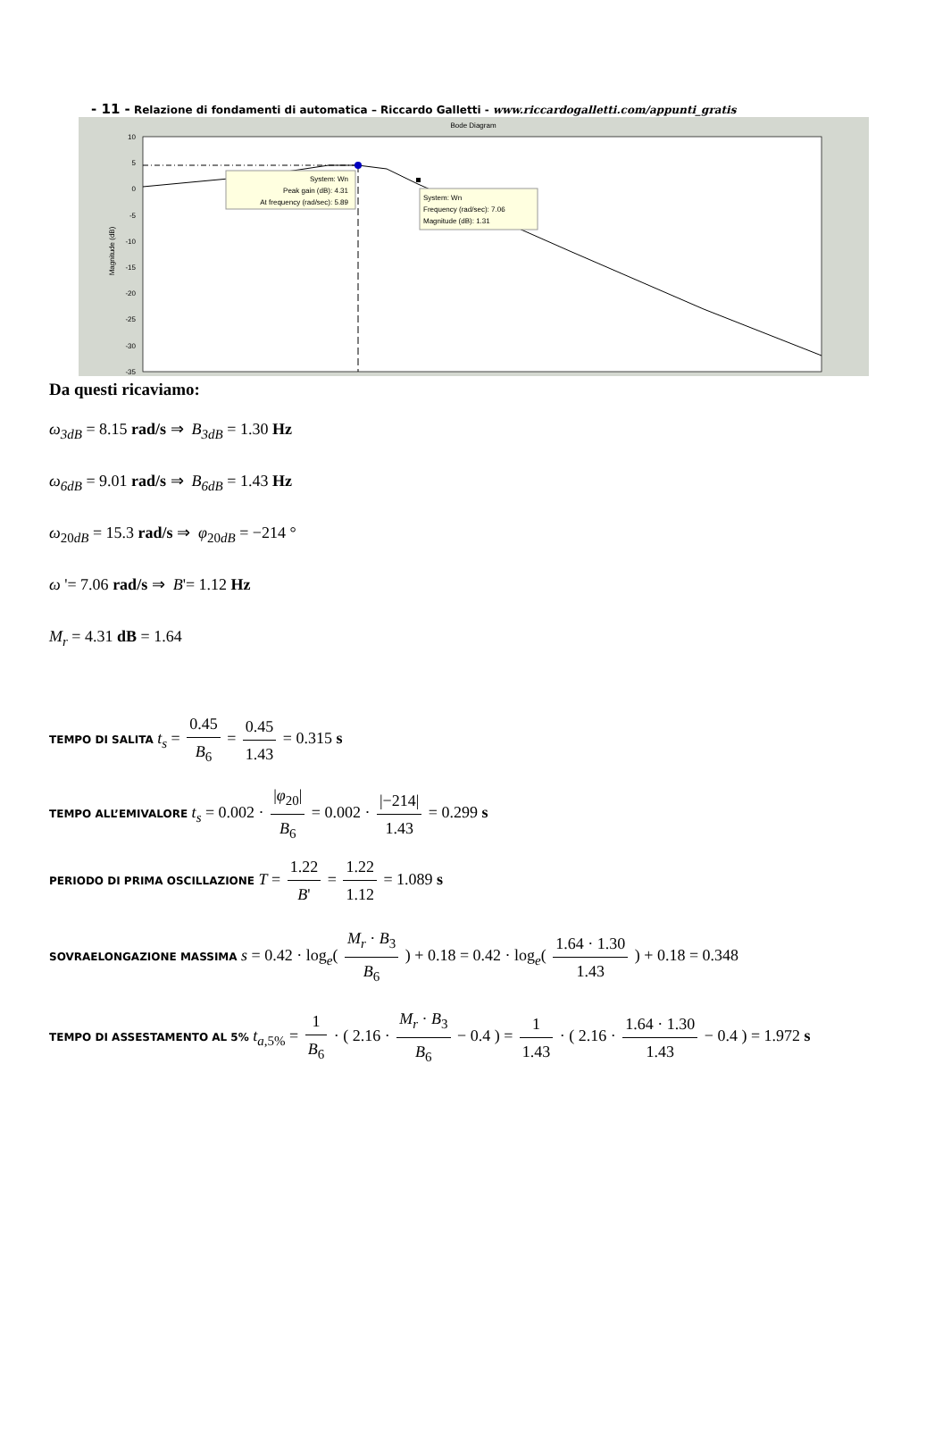- 11 - Relazione di fondamenti di automatica – Riccardo Galletti - www.riccardogalletti.com/appunti_gratis
Bode Diagram
10
5
0
-5
-10
-15
-20
-25
-30
-35
Magnitude (dB)
System: Wn
Peak gain (dB): 4.31
At frequency (rad/sec): 5.89
System: Wn
Frequency (rad/sec): 7.06
Magnitude (dB): 1.31
Da questi ricaviamo:
ω<sub>3dB</sub> = 8.15 rad/s ⇒ B<sub>3dB</sub> = 1.30 Hz
ω<sub>6dB</sub> = 9.01 rad/s ⇒ B<sub>6dB</sub> = 1.43 Hz
ω<sub>20dB</sub> = 15.3 rad/s ⇒ φ<sub>20dB</sub> = −214 °
ω '= 7.06 rad/s ⇒ B'= 1.12 Hz
M<sub>r</sub> = 4.31 dB = 1.64
TEMPO DI SALITA t<sub>s</sub> = 0.45 B<sub>6</sub> = 0.45 1.43 = 0.315 s
TEMPO ALL’EMIVALORE t<sub>s</sub> = 0.002 · |φ<sub>20</sub>| B<sub>6</sub> = 0.002 · |−214| 1.43 = 0.299 s
PERIODO DI PRIMA OSCILLAZIONE T = 1.22 B' = 1.22 1.12 = 1.089 s
SOVRAELONGAZIONE MASSIMA s = 0.42 · log<sub>e</sub>( M<sub>r</sub> · B<sub>3</sub> B<sub>6</sub> ) + 0.18 = 0.42 · log<sub>e</sub>( 1.64 · 1.30 1.43 ) + 0.18 = 0.348
TEMPO DI ASSESTAMENTO AL 5% t<sub>a,5%</sub> = 1 B<sub>6</sub> · ( 2.16 · M<sub>r</sub> · B<sub>3</sub> B<sub>6</sub> − 0.4 ) = 1 1.43 · ( 2.16 · 1.64 · 1.30 1.43 − 0.4 ) = 1.972 s